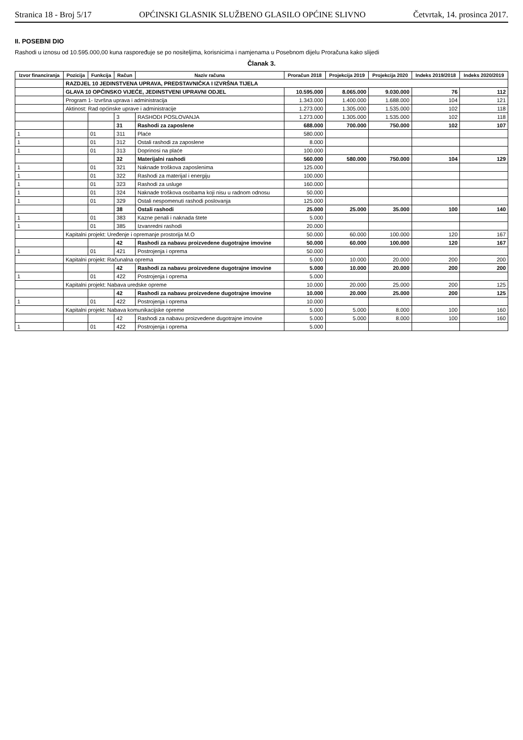Stranica 18 - Broj 5/17 OPĆINSKI GLASNIK SLUŽBENO GLASILO OPĆINE SLIVNO Četvrtak, 14. prosinca 2017.
II. POSEBNI DIO
Rashodi u iznosu od 10.595.000,00 kuna raspoređuje se po nositeljima, korisnicima i namjenama u Posebnom dijelu Proračuna kako slijedi
Članak 3.
| Izvor financiranja | Pozicija | Funkcija | Račun | Naziv računa | Proračun 2018 | Projekcija 2019 | Projekcija 2020 | Indeks 2019/2018 | Indeks 2020/2019 |
| --- | --- | --- | --- | --- | --- | --- | --- | --- | --- |
| | RAZDJEL 10 JEDINSTVENA UPRAVA, PREDSTAVNIČKA I IZVRŠNA TIJELA | | | | | | | | |
| | GLAVA 10 OPĆINSKO VIJEĆE, JEDINSTVENI UPRAVNI ODJEL | | | | 10.595.000 | 8.065.000 | 9.030.000 | 76 | 112 |
| | Program 1- Izvršna uprava i administracija | | | | 1.343.000 | 1.400.000 | 1.688.000 | 104 | 121 |
| | Aktinost: Rad općinske uprave i administracije | | | | 1.273.000 | 1.305.000 | 1.535.000 | 102 | 118 |
| | | | 3 | RASHODI POSLOVANJA | 1.273.000 | 1.305.000 | 1.535.000 | 102 | 118 |
| | | | 31 | Rashodi za zaposlene | 688.000 | 700.000 | 750.000 | 102 | 107 |
| 1 | | 01 | 311 | Plaće | 580.000 | | | | |
| 1 | | 01 | 312 | Ostali rashodi za zaposlene | 8.000 | | | | |
| 1 | | 01 | 313 | Doprinosi na plaće | 100.000 | | | | |
| | | | 32 | Materijalni rashodi | 560.000 | 580.000 | 750.000 | 104 | 129 |
| 1 | | 01 | 321 | Naknade troškova zaposlenima | 125.000 | | | | |
| 1 | | 01 | 322 | Rashodi za materijal i energiju | 100.000 | | | | |
| 1 | | 01 | 323 | Rashodi za usluge | 160.000 | | | | |
| 1 | | 01 | 324 | Naknade troškova osobama koji nisu u radnom odnosu | 50.000 | | | | |
| 1 | | 01 | 329 | Ostali nespomenuti rashodi poslovanja | 125.000 | | | | |
| | | | 38 | Ostali rashodi | 25.000 | 25.000 | 35.000 | 100 | 140 |
| 1 | | 01 | 383 | Kazne penali i naknada štete | 5.000 | | | | |
| 1 | | 01 | 385 | Izvanredni rashodi | 20.000 | | | | |
| | Kapitalni projekt: Uređenje i opremanje prostorija M.O | | | | 50.000 | 60.000 | 100.000 | 120 | 167 |
| | | | 42 | Rashodi za nabavu proizvedene dugotrajne imovine | 50.000 | 60.000 | 100.000 | 120 | 167 |
| 1 | | 01 | 421 | Postrojenja i oprema | 50.000 | | | | |
| | Kapitalni projekt: Računalna oprema | | | | 5.000 | 10.000 | 20.000 | 200 | 200 |
| | | | 42 | Rashodi za nabavu proizvedene dugotrajne imovine | 5.000 | 10.000 | 20.000 | 200 | 200 |
| 1 | | 01 | 422 | Postrojenja i oprema | 5.000 | | | | |
| | Kapitalni projekt: Nabava uredske opreme | | | | 10.000 | 20.000 | 25.000 | 200 | 125 |
| | | | 42 | Rashodi za nabavu proizvedene dugotrajne imovine | 10.000 | 20.000 | 25.000 | 200 | 125 |
| 1 | | 01 | 422 | Postrojenja i oprema | 10.000 | | | | |
| | Kapitalni projekt: Nabava komunikacijske opreme | | | | 5.000 | 5.000 | 8.000 | 100 | 160 |
| | | | 42 | Rashodi za nabavu proizvedene dugotrajne imovine | 5.000 | 5.000 | 8.000 | 100 | 160 |
| 1 | | 01 | 422 | Postrojenja i oprema | 5.000 | | | | |